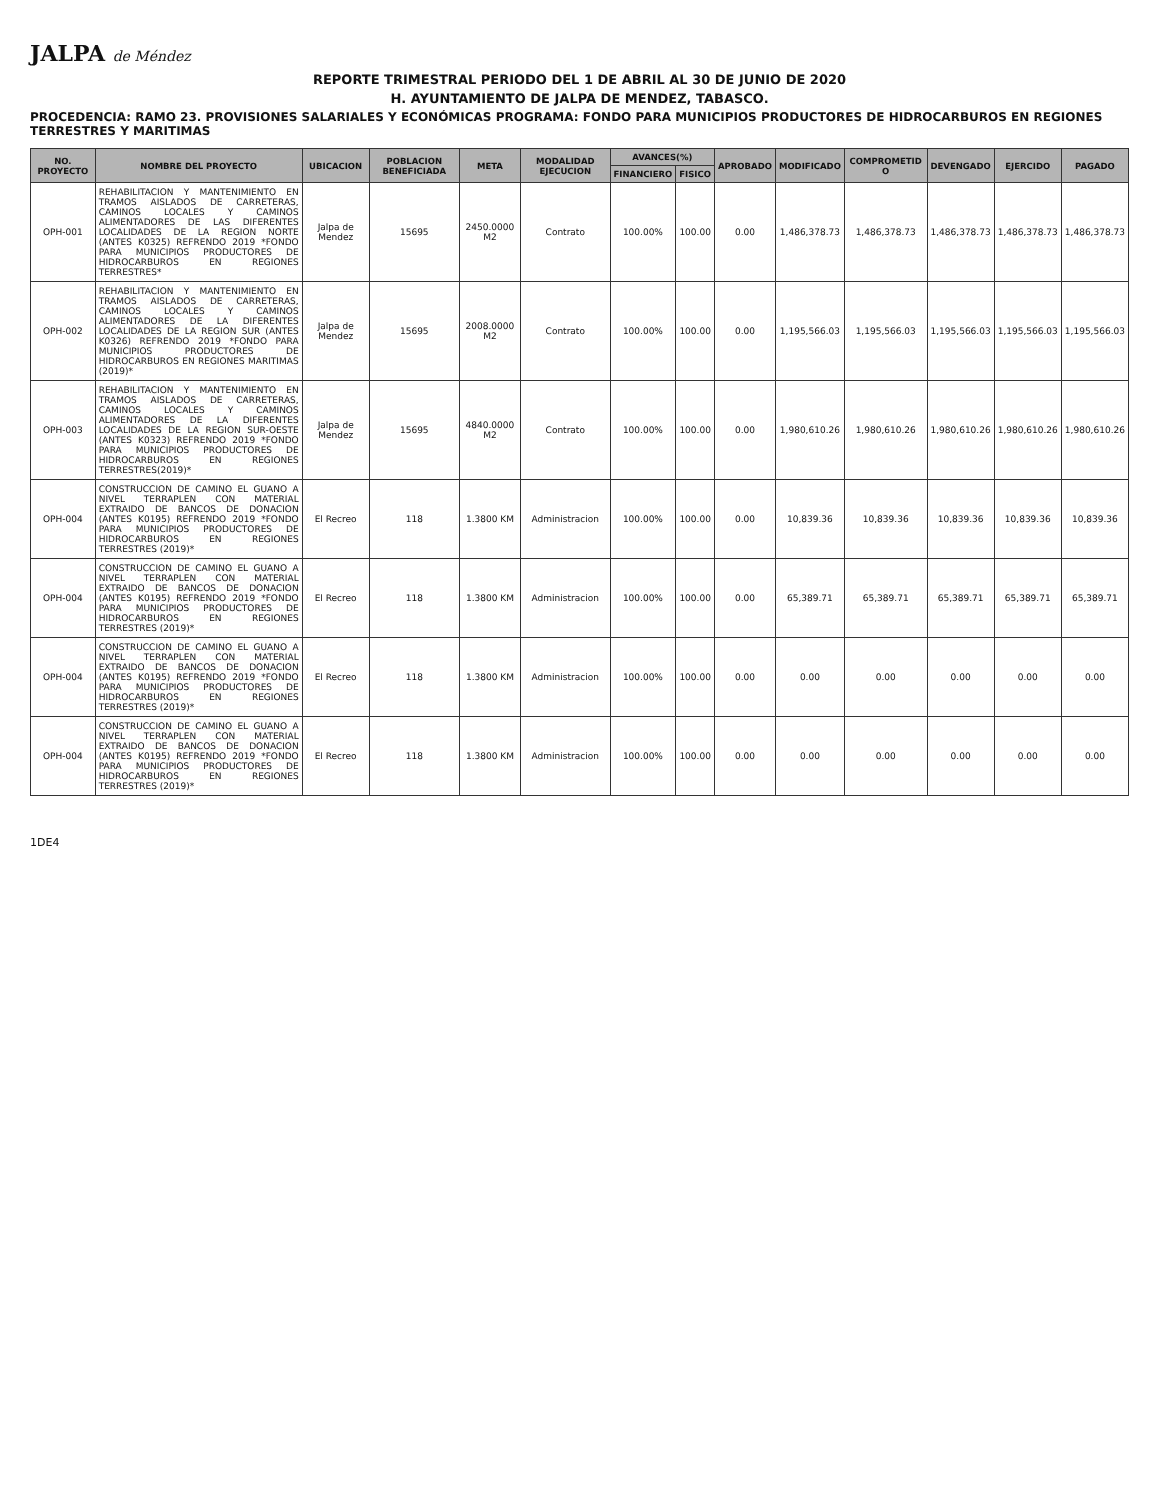JALPA de Méndez
REPORTE TRIMESTRAL PERIODO DEL 1 DE ABRIL AL 30 DE JUNIO DE 2020
H. AYUNTAMIENTO DE JALPA DE MENDEZ, TABASCO.
PROCEDENCIA: RAMO 23. PROVISIONES SALARIALES Y ECONÓMICAS PROGRAMA: FONDO PARA MUNICIPIOS PRODUCTORES DE HIDROCARBUROS EN REGIONES TERRESTRES Y MARITIMAS
| NO. PROYECTO | NOMBRE DEL PROYECTO | UBICACION | POBLACION BENEFICIADA | META | MODALIDAD EJECUCION | AVANCES(%) | | APROBADO | MODIFICADO | COMPROMETID O | DEVENGADO | EJERCIDO | PAGADO |
| --- | --- | --- | --- | --- | --- | --- | --- | --- | --- | --- | --- | --- | --- |
| | | | | | | FINANCIERO | FISICO | | | | | | |
| OPH-001 | REHABILITACION Y MANTENIMIENTO EN TRAMOS AISLADOS DE CARRETERAS, CAMINOS LOCALES Y CAMINOS ALIMENTADORES DE LAS DIFERENTES LOCALIDADES DE LA REGION NORTE (ANTES K0325) REFRENDO 2019 *FONDO PARA MUNICIPIOS PRODUCTORES DE HIDROCARBUROS EN REGIONES TERRESTRES* | Jalpa de Mendez | 15695 | 2450.0000 M2 | Contrato | 100.00% | 100.00 | 0.00 | 1,486,378.73 | 1,486,378.73 | 1,486,378.73 | 1,486,378.73 | 1,486,378.73 |
| OPH-002 | REHABILITACION Y MANTENIMIENTO EN TRAMOS AISLADOS DE CARRETERAS, CAMINOS LOCALES Y CAMINOS ALIMENTADORES DE LA DIFERENTES LOCALIDADES DE LA REGION SUR (ANTES K0326) REFRENDO 2019 *FONDO PARA MUNICIPIOS PRODUCTORES DE HIDROCARBUROS EN REGIONES MARITIMAS (2019)* | Jalpa de Mendez | 15695 | 2008.0000 M2 | Contrato | 100.00% | 100.00 | 0.00 | 1,195,566.03 | 1,195,566.03 | 1,195,566.03 | 1,195,566.03 | 1,195,566.03 |
| OPH-003 | REHABILITACION Y MANTENIMIENTO EN TRAMOS AISLADOS DE CARRETERAS, CAMINOS LOCALES Y CAMINOS ALIMENTADORES DE LA DIFERENTES LOCALIDADES DE LA REGION SUR-OESTE (ANTES K0323) REFRENDO 2019 *FONDO PARA MUNICIPIOS PRODUCTORES DE HIDROCARBUROS EN REGIONES TERRESTRES(2019)* | Jalpa de Mendez | 15695 | 4840.0000 M2 | Contrato | 100.00% | 100.00 | 0.00 | 1,980,610.26 | 1,980,610.26 | 1,980,610.26 | 1,980,610.26 | 1,980,610.26 |
| OPH-004 | CONSTRUCCION DE CAMINO EL GUANO A NIVEL TERRAPLEN CON MATERIAL EXTRAIDO DE BANCOS DE DONACION (ANTES K0195) REFRENDO 2019 *FONDO PARA MUNICIPIOS PRODUCTORES DE HIDROCARBUROS EN REGIONES TERRESTRES (2019)* | El Recreo | 118 | 1.3800 KM | Administracion | 100.00% | 100.00 | 0.00 | 10,839.36 | 10,839.36 | 10,839.36 | 10,839.36 | 10,839.36 |
| OPH-004 | CONSTRUCCION DE CAMINO EL GUANO A NIVEL TERRAPLEN CON MATERIAL EXTRAIDO DE BANCOS DE DONACION (ANTES K0195) REFRENDO 2019 *FONDO PARA MUNICIPIOS PRODUCTORES DE HIDROCARBUROS EN REGIONES TERRESTRES (2019)* | El Recreo | 118 | 1.3800 KM | Administracion | 100.00% | 100.00 | 0.00 | 65,389.71 | 65,389.71 | 65,389.71 | 65,389.71 | 65,389.71 |
| OPH-004 | CONSTRUCCION DE CAMINO EL GUANO A NIVEL TERRAPLEN CON MATERIAL EXTRAIDO DE BANCOS DE DONACION (ANTES K0195) REFRENDO 2019 *FONDO PARA MUNICIPIOS PRODUCTORES DE HIDROCARBUROS EN REGIONES TERRESTRES (2019)* | El Recreo | 118 | 1.3800 KM | Administracion | 100.00% | 100.00 | 0.00 | 0.00 | 0.00 | 0.00 | 0.00 | 0.00 |
| OPH-004 | CONSTRUCCION DE CAMINO EL GUANO A NIVEL TERRAPLEN CON MATERIAL EXTRAIDO DE BANCOS DE DONACION (ANTES K0195) REFRENDO 2019 *FONDO PARA MUNICIPIOS PRODUCTORES DE HIDROCARBUROS EN REGIONES TERRESTRES (2019)* | El Recreo | 118 | 1.3800 KM | Administracion | 100.00% | 100.00 | 0.00 | 0.00 | 0.00 | 0.00 | 0.00 | 0.00 |
1DE4